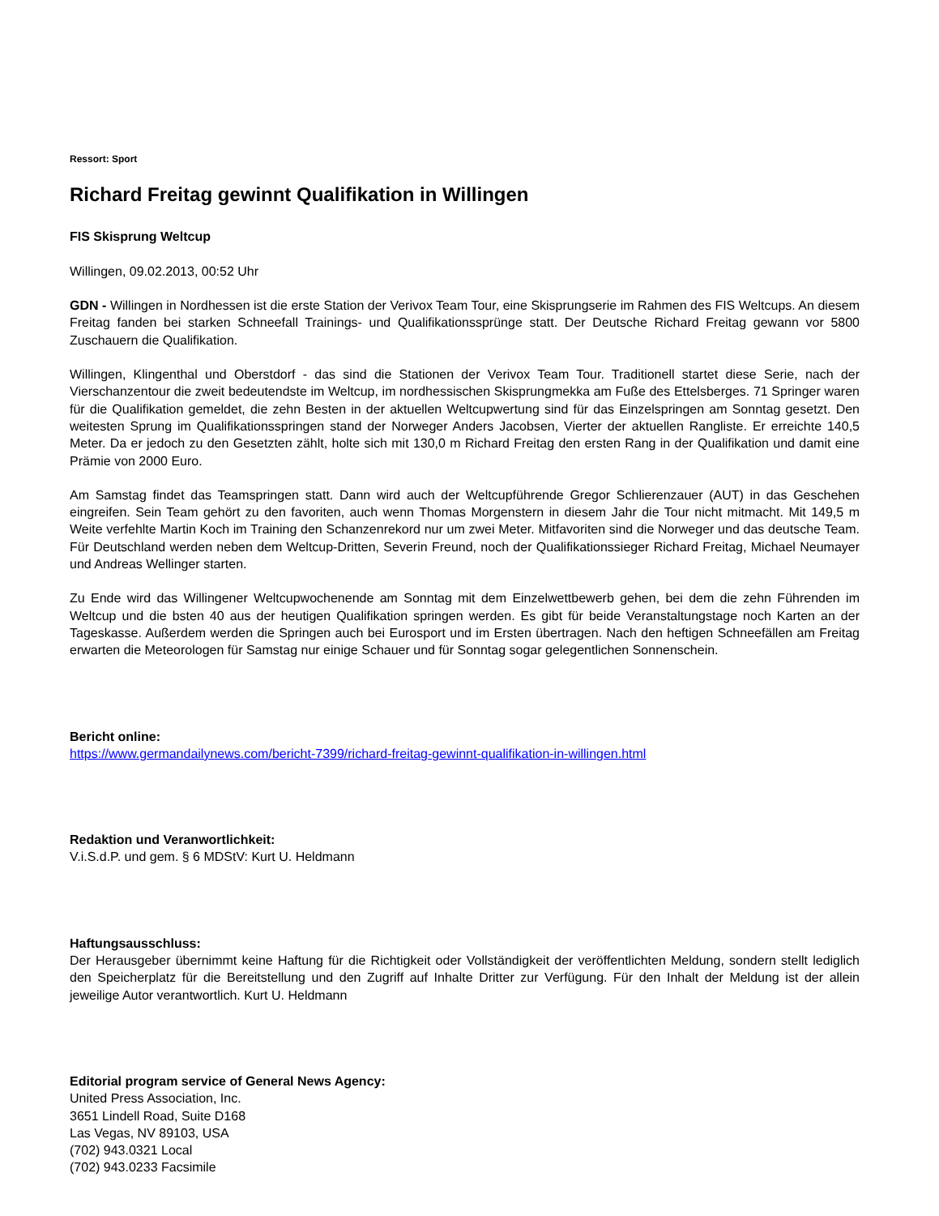Ressort: Sport
Richard Freitag gewinnt Qualifikation in Willingen
FIS Skisprung Weltcup
Willingen, 09.02.2013, 00:52 Uhr
GDN - Willingen in Nordhessen ist die erste Station der Verivox Team Tour, eine Skisprungserie im Rahmen des FIS Weltcups. An diesem Freitag fanden bei starken Schneefall Trainings- und Qualifikationssprünge statt. Der Deutsche Richard Freitag gewann vor 5800 Zuschauern die Qualifikation.
Willingen, Klingenthal und Oberstdorf - das sind die Stationen der Verivox Team Tour. Traditionell startet diese Serie, nach der Vierschanzentour die zweit bedeutendste im Weltcup, im nordhessischen Skisprungmekka am Fuße des Ettelsberges. 71 Springer waren für die Qualifikation gemeldet, die zehn Besten in der aktuellen Weltcupwertung sind für das Einzelspringen am Sonntag gesetzt. Den weitesten Sprung im Qualifikationsspringen stand der Norweger Anders Jacobsen, Vierter der aktuellen Rangliste. Er erreichte 140,5 Meter. Da er jedoch zu den Gesetzten zählt, holte sich mit 130,0 m Richard Freitag den ersten Rang in der Qualifikation und damit eine Prämie von 2000 Euro.
Am Samstag findet das Teamspringen statt. Dann wird auch der Weltcupführende Gregor Schlierenzauer (AUT) in das Geschehen eingreifen. Sein Team gehört zu den favoriten, auch wenn Thomas Morgenstern in diesem Jahr die Tour nicht mitmacht. Mit 149,5 m Weite verfehlte Martin Koch im Training den Schanzenrekord nur um zwei Meter. Mitfavoriten sind die Norweger und das deutsche Team. Für Deutschland werden neben dem Weltcup-Dritten, Severin Freund, noch der Qualifikationssieger Richard Freitag, Michael Neumayer und Andreas Wellinger starten.
Zu Ende wird das Willingener Weltcupwochenende am Sonntag mit dem Einzelwettbewerb gehen, bei dem die zehn Führenden im Weltcup und die bsten 40 aus der heutigen Qualifikation springen werden. Es gibt für beide Veranstaltungstage noch Karten an der Tageskasse. Außerdem werden die Springen auch bei Eurosport und im Ersten übertragen. Nach den heftigen Schneefällen am Freitag erwarten die Meteorologen für Samstag nur einige Schauer und für Sonntag sogar gelegentlichen Sonnenschein.
Bericht online:
https://www.germandailynews.com/bericht-7399/richard-freitag-gewinnt-qualifikation-in-willingen.html
Redaktion und Veranwortlichkeit:
V.i.S.d.P. und gem. § 6 MDStV: Kurt U. Heldmann
Haftungsausschluss:
Der Herausgeber übernimmt keine Haftung für die Richtigkeit oder Vollständigkeit der veröffentlichten Meldung, sondern stellt lediglich den Speicherplatz für die Bereitstellung und den Zugriff auf Inhalte Dritter zur Verfügung. Für den Inhalt der Meldung ist der allein jeweilige Autor verantwortlich. Kurt U. Heldmann
Editorial program service of General News Agency:
United Press Association, Inc.
3651 Lindell Road, Suite D168
Las Vegas, NV 89103, USA
(702) 943.0321 Local
(702) 943.0233 Facsimile